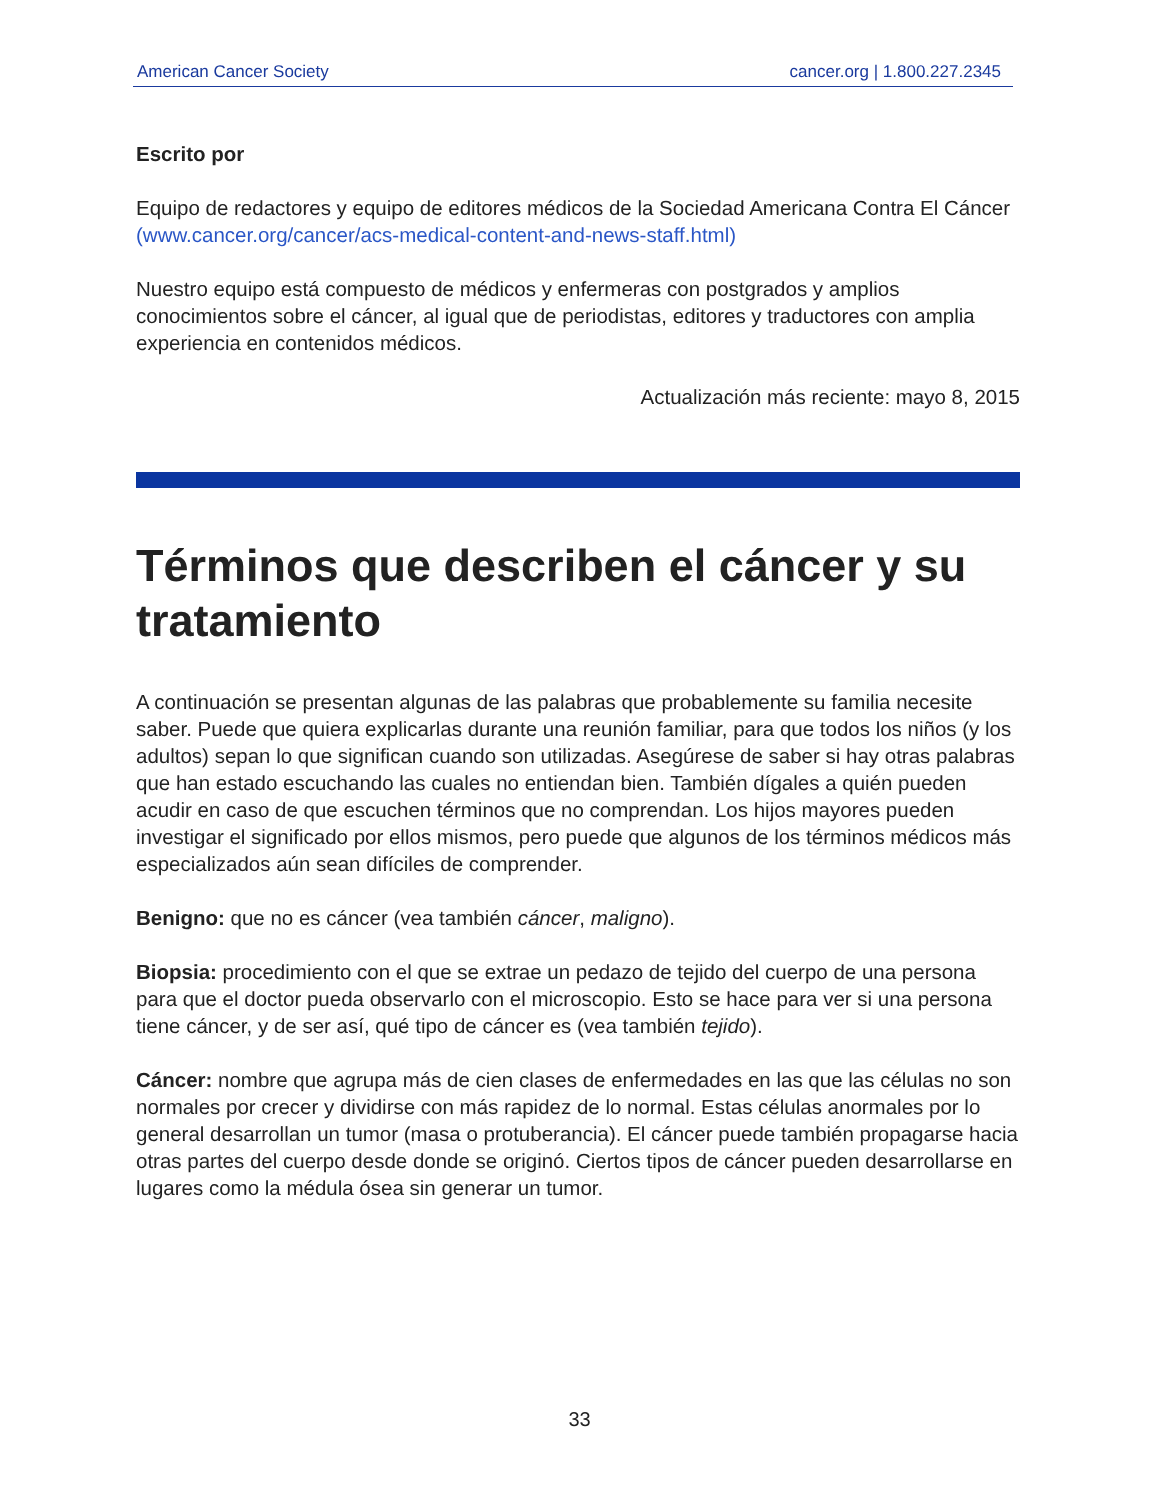American Cancer Society cancer.org | 1.800.227.2345
Escrito por
Equipo de redactores y equipo de editores médicos de la Sociedad Americana Contra El Cáncer (www.cancer.org/cancer/acs-medical-content-and-news-staff.html)
Nuestro equipo está compuesto de médicos y enfermeras con postgrados y amplios conocimientos sobre el cáncer, al igual que de periodistas, editores y traductores con amplia experiencia en contenidos médicos.
Actualización más reciente: mayo 8, 2015
Términos que describen el cáncer y su tratamiento
A continuación se presentan algunas de las palabras que probablemente su familia necesite saber. Puede que quiera explicarlas durante una reunión familiar, para que todos los niños (y los adultos) sepan lo que significan cuando son utilizadas. Asegúrese de saber si hay otras palabras que han estado escuchando las cuales no entiendan bien. También dígales a quién pueden acudir en caso de que escuchen términos que no comprendan. Los hijos mayores pueden investigar el significado por ellos mismos, pero puede que algunos de los términos médicos más especializados aún sean difíciles de comprender.
Benigno: que no es cáncer (vea también cáncer, maligno).
Biopsia: procedimiento con el que se extrae un pedazo de tejido del cuerpo de una persona para que el doctor pueda observarlo con el microscopio. Esto se hace para ver si una persona tiene cáncer, y de ser así, qué tipo de cáncer es (vea también tejido).
Cáncer: nombre que agrupa más de cien clases de enfermedades en las que las células no son normales por crecer y dividirse con más rapidez de lo normal. Estas células anormales por lo general desarrollan un tumor (masa o protuberancia). El cáncer puede también propagarse hacia otras partes del cuerpo desde donde se originó. Ciertos tipos de cáncer pueden desarrollarse en lugares como la médula ósea sin generar un tumor.
33